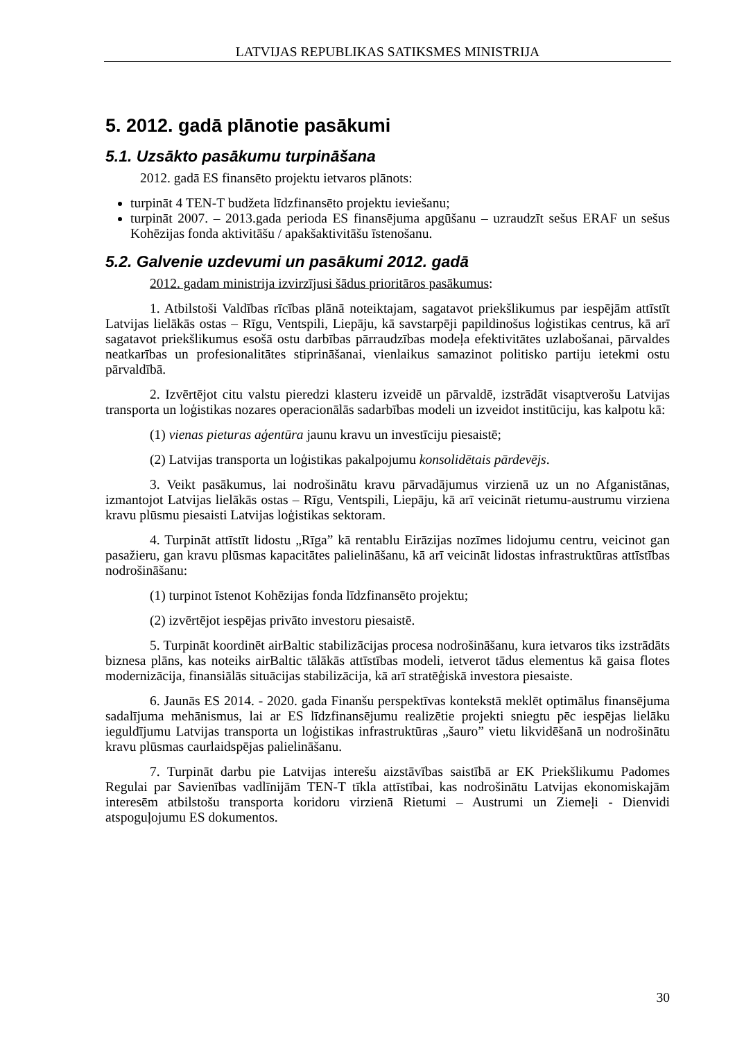LATVIJAS REPUBLIKAS SATIKSMES MINISTRIJA
5. 2012. gadā plānotie pasākumi
5.1. Uzsākto pasākumu turpināšana
2012. gadā ES finansēto projektu ietvaros plānots:
turpināt 4 TEN-T budžeta līdzfinansēto projektu ieviešanu;
turpināt 2007. – 2013.gada perioda ES finansējuma apgūšanu – uzraudzīt sešus ERAF un sešus Kohēzijas fonda aktivitāšu / apakšaktivitāšu īstenošanu.
5.2. Galvenie uzdevumi un pasākumi 2012. gadā
2012. gadam ministrija izvirzījusi šādus prioritāros pasākumus:
1. Atbilstoši Valdības rīcības plānā noteiktajam, sagatavot priekšlikumus par iespējām attīstīt Latvijas lielākās ostas – Rīgu, Ventspili, Liepāju, kā savstarpēji papildinošus loģistikas centrus, kā arī sagatavot priekšlikumus esošā ostu darbības pārraudzības modeļa efektivitātes uzlabošanai, pārvaldes neatkarības un profesionalitātes stiprināšanai, vienlaikus samazinot politisko partiju ietekmi ostu pārvaldībā.
2. Izvērtējot citu valstu pieredzi klasteru izveidē un pārvaldē, izstrādāt visaptverošu Latvijas transporta un loģistikas nozares operacionālās sadarbības modeli un izveidot institūciju, kas kalpotu kā:
(1) vienas pieturas aģentūra jaunu kravu un investīciju piesaistē;
(2) Latvijas transporta un loģistikas pakalpojumu konsolidētais pārdevējs.
3. Veikt pasākumus, lai nodrošinātu kravu pārvadājumus virzienā uz un no Afganistānas, izmantojot Latvijas lielākās ostas – Rīgu, Ventspili, Liepāju, kā arī veicināt rietumu-austrumu virziena kravu plūsmu piesaisti Latvijas loģistikas sektoram.
4. Turpināt attīstīt lidostu „Rīga” kā rentablu Eirāzijas nozīmes lidojumu centru, veicinot gan pasažieru, gan kravu plūsmas kapacitātes palielināšanu, kā arī veicināt lidostas infrastruktūras attīstības nodrošināšanu:
(1) turpinot īstenot Kohēzijas fonda līdzfinansēto projektu;
(2) izvērtējot iespējas privāto investoru piesaistē.
5. Turpināt koordinēt airBaltic stabilizācijas procesa nodrošināšanu, kura ietvaros tiks izstrādāts biznesa plāns, kas noteiks airBaltic tālākās attīstības modeli, ietverot tādus elementus kā gaisa flotes modernizācija, finansiālās situācijas stabilizācija, kā arī stratēģiskā investora piesaiste.
6. Jaunās ES 2014. - 2020. gada Finanšu perspektīvas kontekstā meklēt optimālus finansējuma sadalījuma mehānismus, lai ar ES līdzfinansējumu realizētie projekti sniegtu pēc iespējas lielāku ieguldījumu Latvijas transporta un loģistikas infrastruktūras „šauro” vietu likvidēšanā un nodrošinātu kravu plūsmas caurlaidspējas palielināšanu.
7. Turpināt darbu pie Latvijas interešu aizstāvības saistībā ar EK Priekšlikumu Padomes Regulai par Savienības vadlīnijām TEN-T tīkla attīstībai, kas nodrošinātu Latvijas ekonomiskajām interesēm atbilstošu transporta koridoru virzienā Rietumi – Austrumi un Ziemeļi - Dienvidi atspoguļojumu ES dokumentos.
30